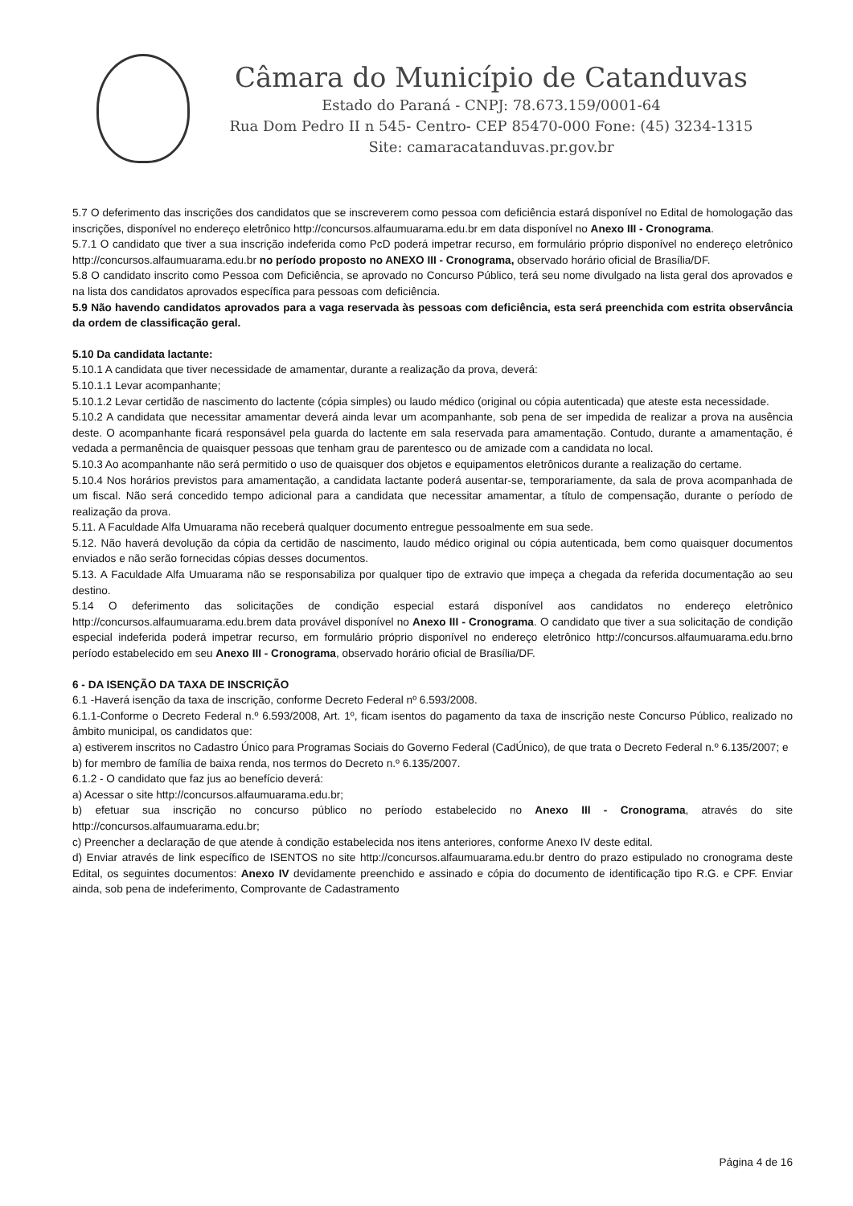Câmara do Município de Catanduvas
Estado do Paraná - CNPJ: 78.673.159/0001-64
Rua Dom Pedro II n 545- Centro- CEP 85470-000 Fone: (45) 3234-1315
Site: camaracatanduvas.pr.gov.br
5.7 O deferimento das inscrições dos candidatos que se inscreverem como pessoa com deficiência estará disponível no Edital de homologação das inscrições, disponível no endereço eletrônico http://concursos.alfaumuarama.edu.br em data disponível no Anexo III - Cronograma.
5.7.1 O candidato que tiver a sua inscrição indeferida como PcD poderá impetrar recurso, em formulário próprio disponível no endereço eletrônico http://concursos.alfaumuarama.edu.br no período proposto no ANEXO III - Cronograma, observado horário oficial de Brasília/DF.
5.8 O candidato inscrito como Pessoa com Deficiência, se aprovado no Concurso Público, terá seu nome divulgado na lista geral dos aprovados e na lista dos candidatos aprovados específica para pessoas com deficiência.
5.9 Não havendo candidatos aprovados para a vaga reservada às pessoas com deficiência, esta será preenchida com estrita observância da ordem de classificação geral.
5.10 Da candidata lactante:
5.10.1 A candidata que tiver necessidade de amamentar, durante a realização da prova, deverá:
5.10.1.1 Levar acompanhante;
5.10.1.2 Levar certidão de nascimento do lactente (cópia simples) ou laudo médico (original ou cópia autenticada) que ateste esta necessidade.
5.10.2 A candidata que necessitar amamentar deverá ainda levar um acompanhante, sob pena de ser impedida de realizar a prova na ausência deste. O acompanhante ficará responsável pela guarda do lactente em sala reservada para amamentação. Contudo, durante a amamentação, é vedada a permanência de quaisquer pessoas que tenham grau de parentesco ou de amizade com a candidata no local.
5.10.3 Ao acompanhante não será permitido o uso de quaisquer dos objetos e equipamentos eletrônicos durante a realização do certame.
5.10.4 Nos horários previstos para amamentação, a candidata lactante poderá ausentar-se, temporariamente, da sala de prova acompanhada de um fiscal. Não será concedido tempo adicional para a candidata que necessitar amamentar, a título de compensação, durante o período de realização da prova.
5.11. A Faculdade Alfa Umuarama não receberá qualquer documento entregue pessoalmente em sua sede.
5.12. Não haverá devolução da cópia da certidão de nascimento, laudo médico original ou cópia autenticada, bem como quaisquer documentos enviados e não serão fornecidas cópias desses documentos.
5.13. A Faculdade Alfa Umuarama não se responsabiliza por qualquer tipo de extravio que impeça a chegada da referida documentação ao seu destino.
5.14 O deferimento das solicitações de condição especial estará disponível aos candidatos no endereço eletrônico http://concursos.alfaumuarama.edu.brem data provável disponível no Anexo III - Cronograma. O candidato que tiver a sua solicitação de condição especial indeferida poderá impetrar recurso, em formulário próprio disponível no endereço eletrônico http://concursos.alfaumuarama.edu.brno período estabelecido em seu Anexo III - Cronograma, observado horário oficial de Brasília/DF.
6 - DA ISENÇÃO DA TAXA DE INSCRIÇÃO
6.1 -Haverá isenção da taxa de inscrição, conforme Decreto Federal nº 6.593/2008.
6.1.1-Conforme o Decreto Federal n.º 6.593/2008, Art. 1º, ficam isentos do pagamento da taxa de inscrição neste Concurso Público, realizado no âmbito municipal, os candidatos que:
a) estiverem inscritos no Cadastro Único para Programas Sociais do Governo Federal (CadÚnico), de que trata o Decreto Federal n.º 6.135/2007; e
b) for membro de família de baixa renda, nos termos do Decreto n.º 6.135/2007.
6.1.2 - O candidato que faz jus ao benefício deverá:
a) Acessar o site http://concursos.alfaumuarama.edu.br;
b) efetuar sua inscrição no concurso público no período estabelecido no Anexo III - Cronograma, através do site http://concursos.alfaumuarama.edu.br;
c) Preencher a declaração de que atende à condição estabelecida nos itens anteriores, conforme Anexo IV deste edital.
d) Enviar através de link específico de ISENTOS no site http://concursos.alfaumuarama.edu.br dentro do prazo estipulado no cronograma deste Edital, os seguintes documentos: Anexo IV devidamente preenchido e assinado e cópia do documento de identificação tipo R.G. e CPF. Enviar ainda, sob pena de indeferimento, Comprovante de Cadastramento
Página 4 de 16